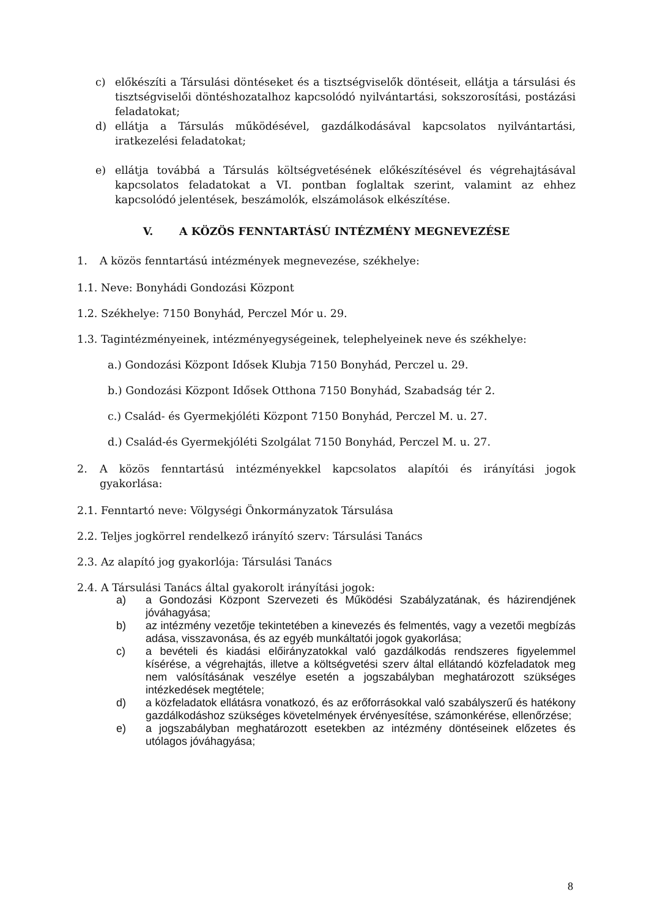c) előkészíti a Társulási döntéseket és a tisztségviselők döntéseit, ellátja a társulási és tisztségviselői döntéshozatalhoz kapcsolódó nyilvántartási, sokszorosítási, postázási feladatokat;
d) ellátja a Társulás működésével, gazdálkodásával kapcsolatos nyilvántartási, iratkezelési feladatokat;
e) ellátja továbbá a Társulás költségvetésének előkészítésével és végrehajtásával kapcsolatos feladatokat a VI. pontban foglaltak szerint, valamint az ehhez kapcsolódó jelentések, beszámolók, elszámolások elkészítése.
V. A KÖZÖS FENNTARTÁSÚ INTÉZMÉNY MEGNEVEZÉSE
1. A közös fenntartású intézmények megnevezése, székhelye:
1.1. Neve: Bonyhádi Gondozási Központ
1.2. Székhelye: 7150 Bonyhád, Perczel Mór u. 29.
1.3. Tagintézményeinek, intézményegységeinek, telephelyeinek neve és székhelye:
a.) Gondozási Központ Idősek Klubja 7150 Bonyhád, Perczel u. 29.
b.) Gondozási Központ Idősek Otthona 7150 Bonyhád, Szabadság tér 2.
c.) Család- és Gyermekjóléti Központ 7150 Bonyhád, Perczel M. u. 27.
d.) Család-és Gyermekjóléti Szolgálat 7150 Bonyhád, Perczel M. u. 27.
2. A közös fenntartású intézményekkel kapcsolatos alapítói és irányítási jogok gyakorlása:
2.1. Fenntartó neve: Völgységi Önkormányzatok Társulása
2.2. Teljes jogkörrel rendelkező irányító szerv: Társulási Tanács
2.3. Az alapító jog gyakorlója: Társulási Tanács
2.4. A Társulási Tanács által gyakorolt irányítási jogok:
a) a Gondozási Központ Szervezeti és Működési Szabályzatának, és házirendjének jóváhagyása;
b) az intézmény vezetője tekintetében a kinevezés és felmentés, vagy a vezetői megbízás adása, visszavonása, és az egyéb munkáltatói jogok gyakorlása;
c) a bevételi és kiadási előirányzatokkal való gazdálkodás rendszeres figyelemmel kísérése, a végrehajtás, illetve a költségvetési szerv által ellátandó közfeladatok meg nem valósításának veszélye esetén a jogszabályban meghatározott szükséges intézkedések megtétele;
d) a közfeladatok ellátásra vonatkozó, és az erőforrásokkal való szabályszerű és hatékony gazdálkodáshoz szükséges követelmények érvényesítése, számonkérése, ellenőrzése;
e) a jogszabályban meghatározott esetekben az intézmény döntéseinek előzetes és utólagos jóváhagyása;
8